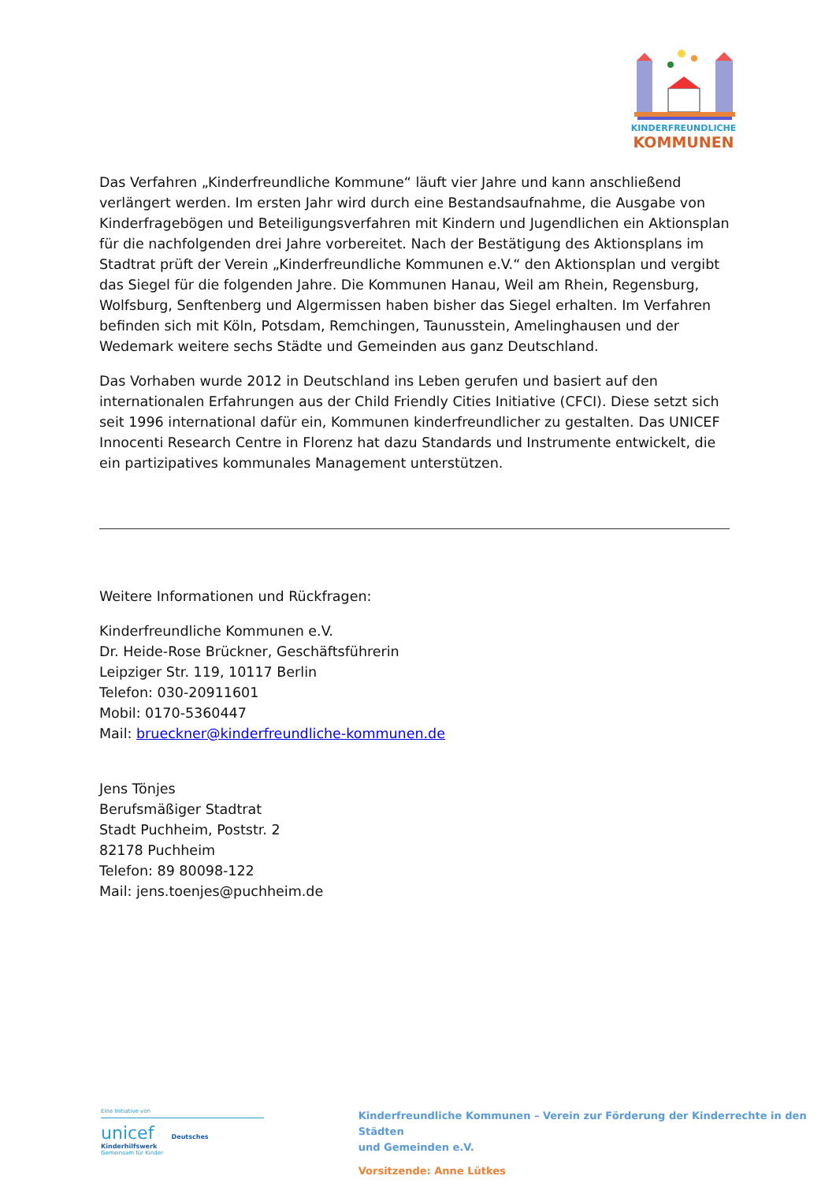KINDERFREUNDLICHE
KOMMUNEN
Das Verfahren „Kinderfreundliche Kommune“ läuft vier Jahre und kann anschließend verlängert werden. Im ersten Jahr wird durch eine Bestandsaufnahme, die Ausgabe von Kinderfragebögen und Beteiligungsverfahren mit Kindern und Jugendlichen ein Aktionsplan für die nachfolgenden drei Jahre vorbereitet. Nach der Bestätigung des Aktionsplans im Stadtrat prüft der Verein „Kinderfreundliche Kommunen e.V.“ den Aktionsplan und vergibt das Siegel für die folgenden Jahre. Die Kommunen Hanau, Weil am Rhein, Regensburg, Wolfsburg, Senftenberg und Algermissen haben bisher das Siegel erhalten. Im Verfahren befinden sich mit Köln, Potsdam, Remchingen, Taunusstein, Amelinghausen und der Wedemark weitere sechs Städte und Gemeinden aus ganz Deutschland.
Das Vorhaben wurde 2012 in Deutschland ins Leben gerufen und basiert auf den internationalen Erfahrungen aus der Child Friendly Cities Initiative (CFCI). Diese setzt sich seit 1996 international dafür ein, Kommunen kinderfreundlicher zu gestalten. Das UNICEF Innocenti Research Centre in Florenz hat dazu Standards und Instrumente entwickelt, die ein partizipatives kommunales Management unterstützen.
Weitere Informationen und Rückfragen:
Kinderfreundliche Kommunen e.V.
Dr. Heide-Rose Brückner, Geschäftsführerin
Leipziger Str. 119, 10117 Berlin
Telefon: 030-20911601
Mobil: 0170-5360447
Mail: brueckner@kinderfreundliche-kommunen.de
Jens Tönjes
Berufsmäßiger Stadtrat
Stadt Puchheim, Poststr. 2
82178 Puchheim
Telefon: 89 80098-122
Mail: jens.toenjes@puchheim.de
Eine Initiative von
unicef Deutsches Kinderhilfswerk
Gemeinsam für Kinder
Kinderfreundliche Kommunen – Verein zur Förderung der Kinderrechte in den Städten
und Gemeinden e.V.
Vorsitzende: Anne Lütkes